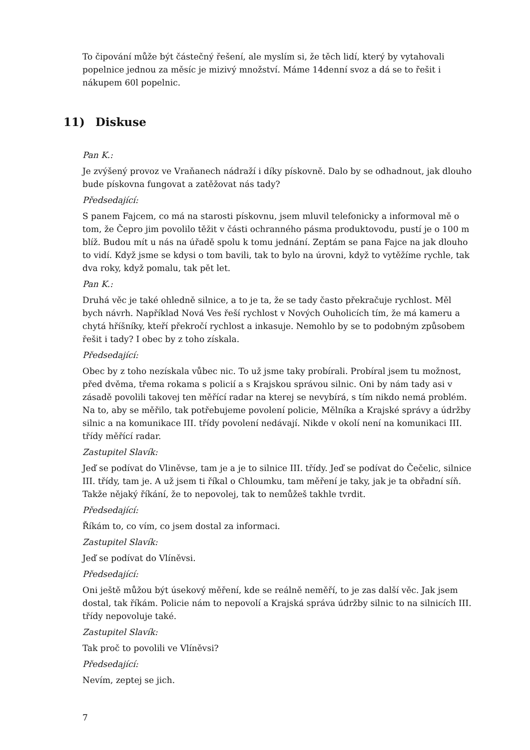To čipování může být částečný řešení, ale myslím si, že těch lidí, který by vytahovali popelnice jednou za měsíc je mizivý množství. Máme 14denní svoz a dá se to řešit i nákupem 60l popelnic.
11) Diskuse
Pan K.:
Je zvýšený provoz ve Vraňanech nádraží i díky pískovně. Dalo by se odhadnout, jak dlouho bude pískovna fungovat a zatěžovat nás tady?
Předsedající:
S panem Fajcem, co má na starosti pískovnu, jsem mluvil telefonicky a informoval mě o tom, že Čepro jim povolilo těžit v části ochranného pásma produktovodu, pustí je o 100 m blíž. Budou mít u nás na úřadě spolu k tomu jednání. Zeptám se pana Fajce na jak dlouho to vidí. Když jsme se kdysi o tom bavili, tak to bylo na úrovni, když to vytěžíme rychle, tak dva roky, když pomalu, tak pět let.
Pan K.:
Druhá věc je také ohledně silnice, a to je ta, že se tady často překračuje rychlost. Měl bych návrh. Například Nová Ves řeší rychlost v Nových Ouholicích tím, že má kameru a chytá hříšníky, kteří překročí rychlost a inkasuje. Nemohlo by se to podobným způsobem řešit i tady? I obec by z toho získala.
Předsedající:
Obec by z toho nezískala vůbec nic. To už jsme taky probírali. Probíral jsem tu možnost, před dvěma, třema rokama s policií a s Krajskou správou silnic. Oni by nám tady asi v zásadě povolili takovej ten měřící radar na kterej se nevybírá, s tím nikdo nemá problém. Na to, aby se měřilo, tak potřebujeme povolení policie, Mělníka a Krajské správy a údržby silnic a na komunikace III. třídy povolení nedávají. Nikde v okolí není na komunikaci III. třídy měřící radar.
Zastupitel Slavík:
Jeď se podívat do Vliněvse, tam je a je to silnice III. třídy. Jeď se podívat do Čečelic, silnice III. třídy, tam je. A už jsem ti říkal o Chloumku, tam měření je taky, jak je ta obřadní síň. Takže nějaký říkání, že to nepovolej, tak to nemůžeš takhle tvrdit.
Předsedající:
Říkám to, co vím, co jsem dostal za informaci.
Zastupitel Slavík:
Jeď se podívat do Vlíněvsi.
Předsedající:
Oni ještě můžou být úsekový měření, kde se reálně neměří, to je zas další věc. Jak jsem dostal, tak říkám. Policie nám to nepovolí a Krajská správa údržby silnic to na silnicích III. třídy nepovoluje také.
Zastupitel Slavík:
Tak proč to povolili ve Vlíněvsi?
Předsedající:
Nevím, zeptej se jich.
7